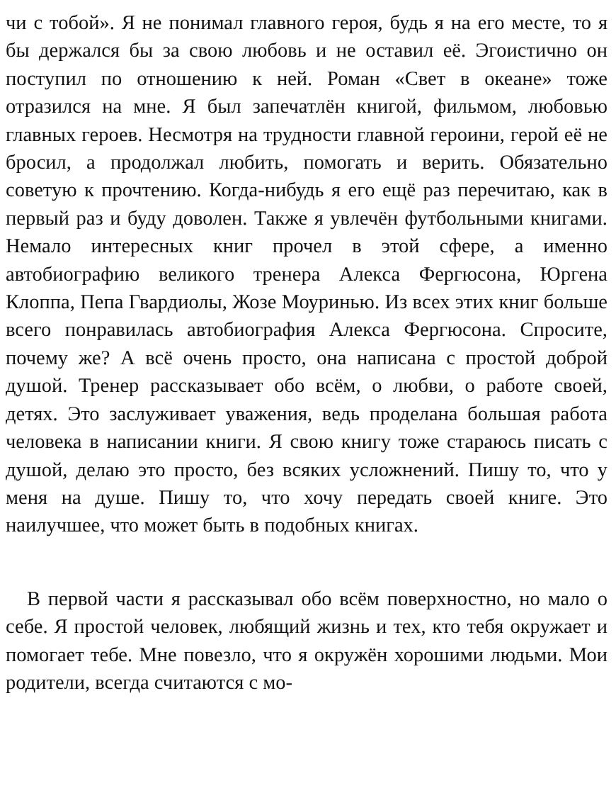чи с тобой». Я не понимал главного героя, будь я на его месте, то я бы держался бы за свою любовь и не оставил её. Эгоистично он поступил по отношению к ней. Роман «Свет в океане» тоже отразился на мне. Я был запечатлён книгой, фильмом, любовью главных героев. Несмотря на трудности главной героини, герой её не бросил, а продолжал любить, помогать и верить. Обязательно советую к прочтению. Когда-нибудь я его ещё раз перечитаю, как в первый раз и буду доволен. Также я увлечён футбольными книгами. Немало интересных книг прочел в этой сфере, а именно автобиографию великого тренера Алекса Фергюсона, Юргена Клоппа, Пепа Гвардиолы, Жозе Моуринью. Из всех этих книг больше всего понравилась автобиография Алекса Фергюсона. Спросите, почему же? А всё очень просто, она написана с простой доброй душой. Тренер рассказывает обо всём, о любви, о работе своей, детях. Это заслуживает уважения, ведь проделана большая работа человека в написании книги. Я свою книгу тоже стараюсь писать с душой, делаю это просто, без всяких усложнений. Пишу то, что у меня на душе. Пишу то, что хочу передать своей книге. Это наилучшее, что может быть в подобных книгах.
В первой части я рассказывал обо всём поверхностно, но мало о себе. Я простой человек, любящий жизнь и тех, кто тебя окружает и помогает тебе. Мне повезло, что я окружён хорошими людьми. Мои родители, всегда считаются с мо-